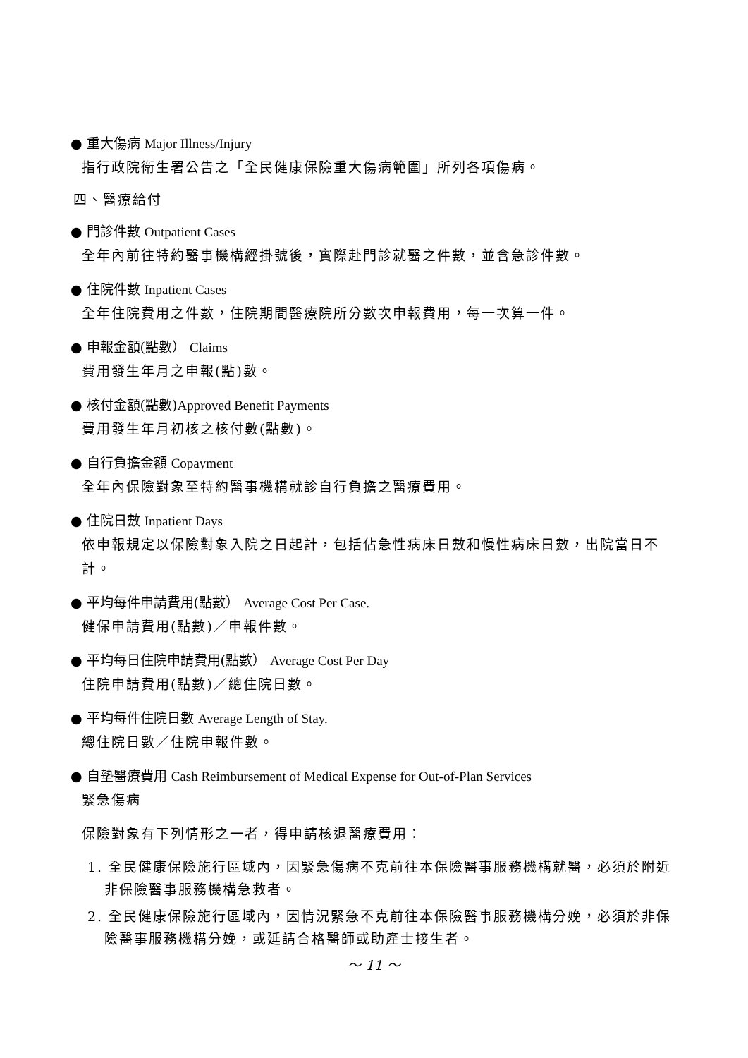● 重大傷病 Major Illness/Injury
指行政院衛生署公告之「全民健康保險重大傷病範圍」所列各項傷病。
四、醫療給付
● 門診件數 Outpatient Cases
全年內前往特約醫事機構經掛號後，實際赴門診就醫之件數，並含急診件數。
● 住院件數 Inpatient Cases
全年住院費用之件數，住院期間醫療院所分數次申報費用，每一次算一件。
● 申報金額(點數） Claims
費用發生年月之申報(點)數。
● 核付金額(點數)Approved Benefit Payments
費用發生年月初核之核付數(點數)。
● 自行負擔金額 Copayment
全年內保險對象至特約醫事機構就診自行負擔之醫療費用。
● 住院日數 Inpatient Days
依申報規定以保險對象入院之日起計，包括佔急性病床日數和慢性病床日數，出院當日不計。
● 平均每件申請費用(點數） Average Cost Per Case.
健保申請費用(點數)／申報件數。
● 平均每日住院申請費用(點數） Average Cost Per Day
住院申請費用(點數)／總住院日數。
● 平均每件住院日數 Average Length of Stay.
總住院日數／住院申報件數。
● 自墊醫療費用 Cash Reimbursement of Medical Expense for Out-of-Plan Services
緊急傷病
保險對象有下列情形之一者，得申請核退醫療費用：
1. 全民健康保險施行區域內，因緊急傷病不克前往本保險醫事服務機構就醫，必須於附近非保險醫事服務機構急救者。
2. 全民健康保險施行區域內，因情況緊急不克前往本保險醫事服務機構分娩，必須於非保險醫事服務機構分娩，或延請合格醫師或助產士接生者。
～ 11 ～